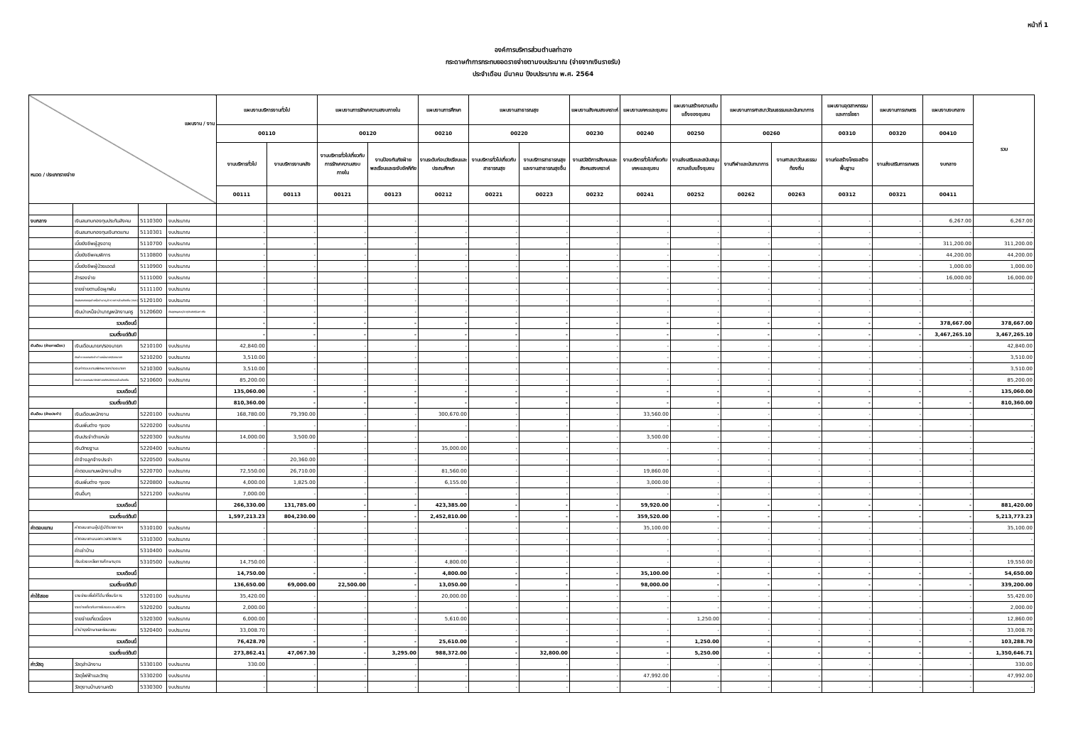หน้าที่ 1
องค์การบริหารส่วนตำบลท่าฉาง
กระดาษทำการกระทบยอดรายจ่ายตามงบประมาณ (จ่ายจากเงินรายรับ)
ประจำเดือน มีนาคม ปีงบประมาณ พ.ศ. 2564
| แผนงาน / งาน หมวด / ประเภทรายจ่าย | | | | แผนงานบริหารงานทั่วไป | | แผนงานการรักษาความสงบภายใน | | แผนงานการศึกษา | แผนงานสาธารณสุข | | แผนงานสังคมสงเคราะห์ | แผนงานเคหะและชุมชน | แผนงานสร้างความเข้มแข็งของชุมชน | แผนงานการศาสนาวัฒนธรรมและนันทนาการ | | แผนงานอุตสาหกรรมและการโยธา | แผนงานการเกษตร | แผนงานงบกลาง | รวม |
| --- | --- | --- | --- | --- | --- | --- | --- | --- | --- | --- | --- | --- | --- | --- | --- | --- | --- | --- | --- |
| | | | | 00110 | | 00120 | | 00210 | 00220 | | 00230 | 00240 | 00250 | 00260 | | 00310 | 00320 | 00410 | |
| | | | | งานบริหารทั่วไป | งานบริหารงานคลัง | งานบริหารทั่วไปเกี่ยวกับการรักษาความสงบภายใน | งานป้องกันภัยฝ่ายพลเรือนและระงับอัคคีภัย | งานระดับก่อนวัยเรียนและประถมศึกษา | งานบริหารทั่วไปเกี่ยวกับสาธารณสุข | งานบริการสาธารณสุขและงานสาธารณสุขอื่น | งานสวัสดิการสังคมและสังคมสงเคราะห์ | งานบริหารทั่วไปเกี่ยวกับเคหะและชุมชน | งานส่งเสริมและสนับสนุนความเข้มแข็งชุมชน | งานกีฬาและนันทนาการ | งานศาสนาวัฒนธรรมท้องถิ่น | งานก่อสร้างโครงสร้างพื้นฐาน | งานส่งเสริมการเกษตร | งบกลาง | |
| | | | | 00111 | 00113 | 00121 | 00123 | 00212 | 00221 | 00223 | 00232 | 00241 | 00252 | 00262 | 00263 | 00312 | 00321 | 00411 | |
| งบกลาง | เงินสมทบกองทุนประกันสังคม | 5110300 | งบประมาณ | - | - | - | - | - | - | - | - | - | - | - | - | - | - | 6,267.00 | 6,267.00 |
| | เงินสมทบกองทุนเงินทดแทน | 5110301 | งบประมาณ | - | - | - | - | - | - | - | - | - | - | - | - | - | - | - | - |
| | เบี้ยยังชีพผู้สูงอายุ | 5110700 | งบประมาณ | - | - | - | - | - | - | - | - | - | - | - | - | - | - | 311,200.00 | 311,200.00 |
| | เบี้ยยังชีพคนพิการ | 5110800 | งบประมาณ | - | - | - | - | - | - | - | - | - | - | - | - | - | - | 44,200.00 | 44,200.00 |
| | เบี้ยยังชีพผู้ป่วยเอดส์ | 5110900 | งบประมาณ | - | - | - | - | - | - | - | - | - | - | - | - | - | - | 1,000.00 | 1,000.00 |
| | สำรองจ่าย | 5111000 | งบประมาณ | - | - | - | - | - | - | - | - | - | - | - | - | - | - | 16,000.00 | 16,000.00 |
| | รายจ่ายตามข้อผูกพัน | 5111100 | งบประมาณ | - | - | - | - | - | - | - | - | - | - | - | - | - | - | - | - |
| | เงินสมทบกองทุนบำเหน็จบำนาญข้าราชการส่วนท้องถิ่น (กบท.) | 5120100 | งบประมาณ | - | - | - | - | - | - | - | - | - | - | - | - | - | - | - | - |
| | เงินบำเหน็จบำนาญพนักงานครู | 5120600 | เงินอุดหนุนระบุวัตถุประสงค์/เฉพาะกิจ | - | - | - | - | - | - | - | - | - | - | - | - | - | - | - | - |
| รวมเดือนนี้ | | | | - | - | - | - | - | - | - | - | - | - | - | - | - | - | 378,667.00 | 378,667.00 |
| รวมตั้งแต่ต้นปี | | | | - | - | - | - | - | - | - | - | - | - | - | - | - | - | 3,467,265.10 | 3,467,265.10 |
| เงินเดือน (ฝ่ายการเมือง) | เงินเดือนนายก/รองนายก | 5210100 | งบประมาณ | 42,840.00 | - | - | - | - | - | - | - | - | - | - | - | - | - | - | 42,840.00 |
| | เงินค่าตอบแทนประจำตำแหน่งนายก/รองนายก | 5210200 | งบประมาณ | 3,510.00 | - | - | - | - | - | - | - | - | - | - | - | - | - | - | 3,510.00 |
| | เงินค่าตอบแทนพิเศษนายก/รองนายก | 5210300 | งบประมาณ | 3,510.00 | - | - | - | - | - | - | - | - | - | - | - | - | - | - | 3,510.00 |
| | เงินค่าตอบแทนสมาชิกสภาองค์กรปกครองส่วนท้องถิ่น | 5210600 | งบประมาณ | 85,200.00 | - | - | - | - | - | - | - | - | - | - | - | - | - | - | 85,200.00 |
| รวมเดือนนี้ | | | | 135,060.00 | - | - | - | - | - | - | - | - | - | - | - | - | - | - | 135,060.00 |
| รวมตั้งแต่ต้นปี | | | | 810,360.00 | - | - | - | - | - | - | - | - | - | - | - | - | - | - | 810,360.00 |
| เงินเดือน (ฝ่ายประจำ) | เงินเดือนพนักงาน | 5220100 | งบประมาณ | 168,780.00 | 79,390.00 | - | - | 300,670.00 | - | - | - | 33,560.00 | - | - | - | - | - | - | - |
| | เงินเพิ่มต่าง ๆของ | 5220200 | งบประมาณ | - | - | - | - | - | - | - | - | - | - | - | - | - | - | - | - |
| | เงินประจำตำแหน่ง | 5220300 | งบประมาณ | 14,000.00 | 3,500.00 | - | - | - | - | - | - | 3,500.00 | - | - | - | - | - | - | - |
| | เงินวิทยฐานะ | 5220400 | งบประมาณ | - | - | - | - | 35,000.00 | - | - | - | - | - | - | - | - | - | - | - |
| | ค่าจ้างลูกจ้างประจำ | 5220500 | งบประมาณ | - | 20,360.00 | - | - | - | - | - | - | - | - | - | - | - | - | - | - |
| | ค่าตอบแทนพนักงานจ้าง | 5220700 | งบประมาณ | 72,550.00 | 26,710.00 | - | - | 81,560.00 | - | - | - | 19,860.00 | - | - | - | - | - | - | - |
| | เงินเพิ่มต่าง ๆของ | 5220800 | งบประมาณ | 4,000.00 | 1,825.00 | - | - | 6,155.00 | - | - | - | 3,000.00 | - | - | - | - | - | - | - |
| | เงินอื่นๆ | 5221200 | งบประมาณ | 7,000.00 | - | - | - | - | - | - | - | - | - | - | - | - | - | - | - |
| รวมเดือนนี้ | | | | 266,330.00 | 131,785.00 | - | - | 423,385.00 | - | - | - | 59,920.00 | - | - | - | - | - | - | 881,420.00 |
| รวมตั้งแต่ต้นปี | | | | 1,597,213.23 | 804,230.00 | - | - | 2,452,810.00 | - | - | - | 359,520.00 | - | - | - | - | - | - | 5,213,773.23 |
| ค่าตอบแทน | ค่าตอบแทนผู้ปฏิบัติราชการฯ | 5310100 | งบประมาณ | - | - | - | - | - | - | - | - | 35,100.00 | - | - | - | - | - | - | 35,100.00 |
| | ค่าตอบแทนนอกเวลาราชการ | 5310300 | งบประมาณ | - | - | - | - | - | - | - | - | - | - | - | - | - | - | - | - |
| | ค่าเช่าบ้าน | 5310400 | งบประมาณ | - | - | - | - | - | - | - | - | - | - | - | - | - | - | - | - |
| | เงินช่วยเหลือการศึกษาบุตร | 5310500 | งบประมาณ | 14,750.00 | - | - | - | 4,800.00 | - | - | - | - | - | - | - | - | - | - | 19,550.00 |
| รวมเดือนนี้ | | | | 14,750.00 | - | - | - | 4,800.00 | - | - | - | 35,100.00 | - | - | - | - | - | - | 54,650.00 |
| รวมตั้งแต่ต้นปี | | | | 136,650.00 | 69,000.00 | 22,500.00 | - | 13,050.00 | - | - | - | 98,000.00 | - | - | - | - | - | - | 339,200.00 |
| ค่าใช้สอย | รายจ่ายเพื่อให้ได้มาซึ่งบริการ | 5320100 | งบประมาณ | 35,420.00 | - | - | - | 20,000.00 | - | - | - | - | - | - | - | - | - | - | 55,420.00 |
| | รายจ่ายเกี่ยวกับการรับรองและพิธีการ | 5320200 | งบประมาณ | 2,000.00 | - | - | - | - | - | - | - | - | - | - | - | - | - | - | 2,000.00 |
| | รายจ่ายเกี่ยวเนื่องฯ | 5320300 | งบประมาณ | 6,000.00 | - | - | - | 5,610.00 | - | - | - | - | 1,250.00 | - | - | - | - | - | 12,860.00 |
| | ค่าบำรุงรักษาและซ่อมแซม | 5320400 | งบประมาณ | 33,008.70 | - | - | - | - | - | - | - | - | - | - | - | - | - | - | 33,008.70 |
| รวมเดือนนี้ | | | | 76,428.70 | - | - | - | 25,610.00 | - | - | - | - | 1,250.00 | - | - | - | - | - | 103,288.70 |
| รวมตั้งแต่ต้นปี | | | | 273,862.41 | 47,067.30 | - | 3,295.00 | 988,372.00 | - | 32,800.00 | - | - | 5,250.00 | - | - | - | - | - | 1,350,646.71 |
| ค่าวัสดุ | วัสดุสำนักงาน | 5330100 | งบประมาณ | 330.00 | - | - | - | - | - | - | - | - | - | - | - | - | - | - | 330.00 |
| | วัสดุไฟฟ้าและวิทยุ | 5330200 | งบประมาณ | - | - | - | - | - | - | - | - | 47,992.00 | - | - | - | - | - | - | 47,992.00 |
| | วัสดุงานบ้านงานครัว | 5330300 | งบประมาณ | - | - | - | - | - | - | - | - | - | - | - | - | - | - | - | - |